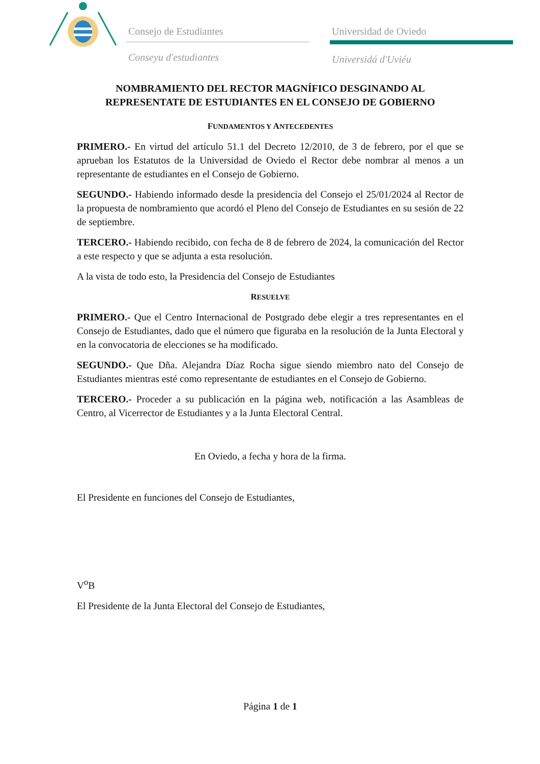Consejo de Estudiantes
Conseyu d'estudiantes
Universidad de Oviedo
Universidá d'Uviéu
NOMBRAMIENTO DEL RECTOR MAGNÍFICO DESGINANDO AL REPRESENTATE DE ESTUDIANTES EN EL CONSEJO DE GOBIERNO
FUNDAMENTOS Y ANTECEDENTES
PRIMERO.- En virtud del artículo 51.1 del Decreto 12/2010, de 3 de febrero, por el que se aprueban los Estatutos de la Universidad de Oviedo el Rector debe nombrar al menos a un representante de estudiantes en el Consejo de Gobierno.
SEGUNDO.- Habiendo informado desde la presidencia del Consejo el 25/01/2024 al Rector de la propuesta de nombramiento que acordó el Pleno del Consejo de Estudiantes en su sesión de 22 de septiembre.
TERCERO.- Habiendo recibido, con fecha de 8 de febrero de 2024, la comunicación del Rector a este respecto y que se adjunta a esta resolución.
A la vista de todo esto, la Presidencia del Consejo de Estudiantes
RESUELVE
PRIMERO.- Que el Centro Internacional de Postgrado debe elegir a tres representantes en el Consejo de Estudiantes, dado que el número que figuraba en la resolución de la Junta Electoral y en la convocatoria de elecciones se ha modificado.
SEGUNDO.- Que Dña. Alejandra Díaz Rocha sigue siendo miembro nato del Consejo de Estudiantes mientras esté como representante de estudiantes en el Consejo de Gobierno.
TERCERO.- Proceder a su publicación en la página web, notificación a las Asambleas de Centro, al Vicerrector de Estudiantes y a la Junta Electoral Central.
En Oviedo, a fecha y hora de la firma.
El Presidente en funciones del Consejo de Estudiantes,
V<sup>o</sup>B
El Presidente de la Junta Electoral del Consejo de Estudiantes,
Página 1 de 1